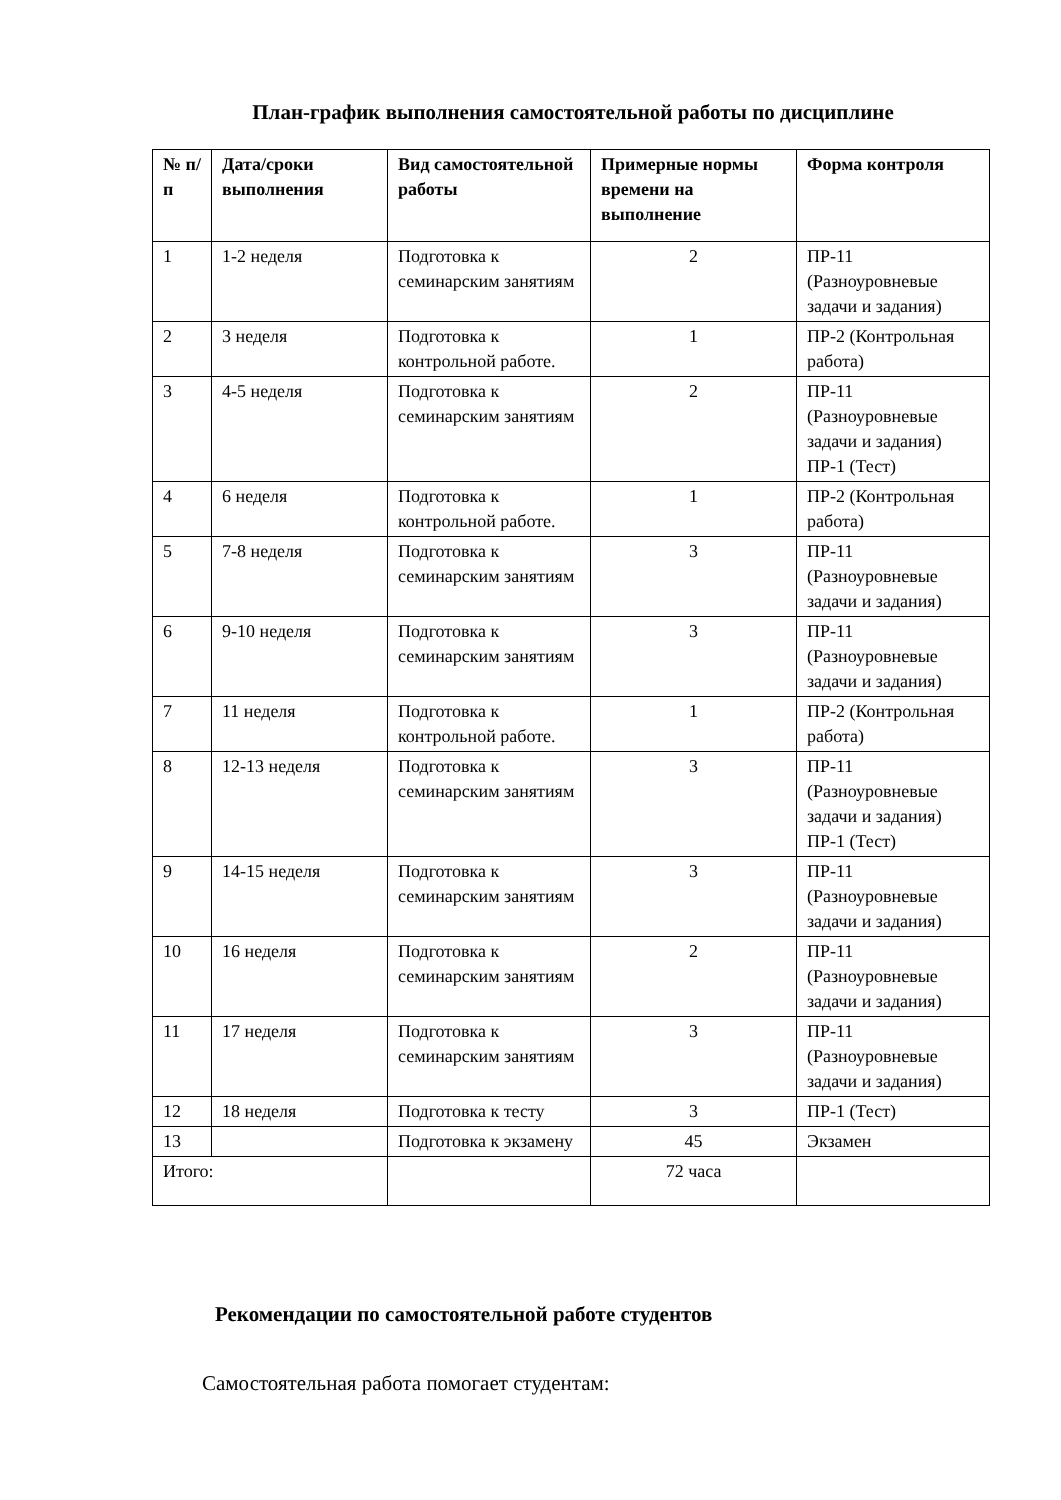План-график выполнения самостоятельной работы по дисциплине
| № п/п | Дата/сроки выполнения | Вид самостоятельной работы | Примерные нормы времени на выполнение | Форма контроля |
| --- | --- | --- | --- | --- |
| 1 | 1-2 неделя | Подготовка к семинарским занятиям | 2 | ПР-11 (Разноуровневые задачи и задания) |
| 2 | 3 неделя | Подготовка к контрольной работе. | 1 | ПР-2 (Контрольная работа) |
| 3 | 4-5 неделя | Подготовка к семинарским занятиям | 2 | ПР-11 (Разноуровневые задачи и задания) ПР-1 (Тест) |
| 4 | 6 неделя | Подготовка к контрольной работе. | 1 | ПР-2 (Контрольная работа) |
| 5 | 7-8 неделя | Подготовка к семинарским занятиям | 3 | ПР-11 (Разноуровневые задачи и задания) |
| 6 | 9-10 неделя | Подготовка к семинарским занятиям | 3 | ПР-11 (Разноуровневые задачи и задания) |
| 7 | 11 неделя | Подготовка к контрольной работе. | 1 | ПР-2 (Контрольная работа) |
| 8 | 12-13 неделя | Подготовка к семинарским занятиям | 3 | ПР-11 (Разноуровневые задачи и задания) ПР-1 (Тест) |
| 9 | 14-15 неделя | Подготовка к семинарским занятиям | 3 | ПР-11 (Разноуровневые задачи и задания) |
| 10 | 16 неделя | Подготовка к семинарским занятиям | 2 | ПР-11 (Разноуровневые задачи и задания) |
| 11 | 17 неделя | Подготовка к семинарским занятиям | 3 | ПР-11 (Разноуровневые задачи и задания) |
| 12 | 18 неделя | Подготовка к тесту | 3 | ПР-1 (Тест) |
| 13 | | Подготовка к экзамену | 45 | Экзамен |
| Итого: | | | 72 часа | |
Рекомендации по самостоятельной работе студентов
Самостоятельная работа помогает студентам: